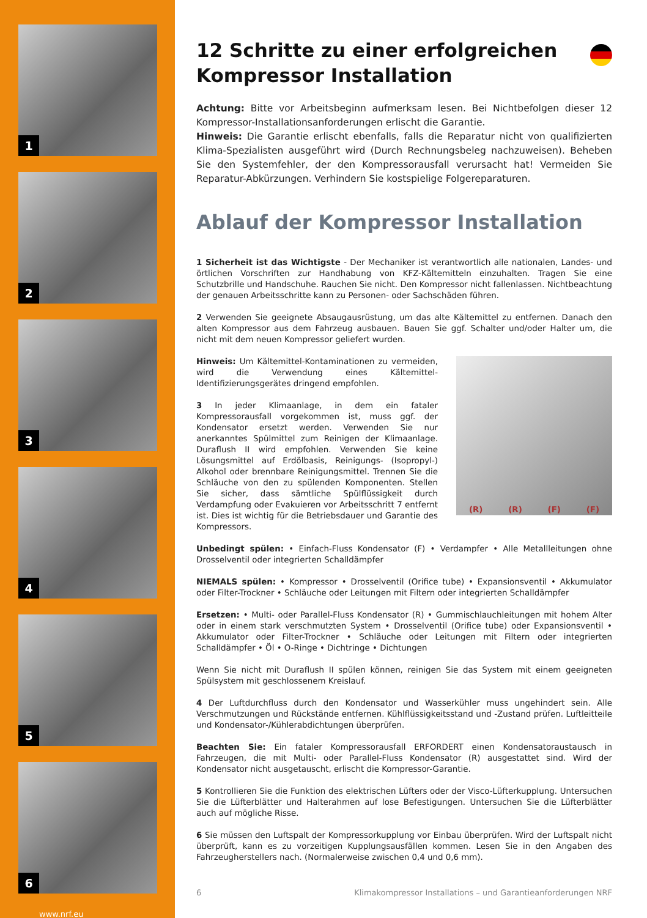1
2
3
4
5
6
www.nrf.eu
12 Schritte zu einer erfolgreichen
Kompressor Installation
Achtung: Bitte vor Arbeitsbeginn aufmerksam lesen. Bei Nichtbefolgen dieser 12 Kompressor-Installationsanforderungen erlischt die Garantie.
Hinweis: Die Garantie erlischt ebenfalls, falls die Reparatur nicht von qualifizierten Klima-Spezialisten ausgeführt wird (Durch Rechnungsbeleg nachzuweisen). Beheben Sie den Systemfehler, der den Kompressorausfall verursacht hat! Vermeiden Sie Reparatur-Abkürzungen. Verhindern Sie kostspielige Folgereparaturen.
Ablauf der Kompressor Installation
1 Sicherheit ist das Wichtigste - Der Mechaniker ist verantwortlich alle nationalen, Landes- und örtlichen Vorschriften zur Handhabung von KFZ-Kältemitteln einzuhalten. Tragen Sie eine Schutzbrille und Handschuhe. Rauchen Sie nicht. Den Kompressor nicht fallenlassen. Nichtbeachtung der genauen Arbeitsschritte kann zu Personen- oder Sachschäden führen.
2 Verwenden Sie geeignete Absaugausrüstung, um das alte Kältemittel zu entfernen. Danach den alten Kompressor aus dem Fahrzeug ausbauen. Bauen Sie ggf. Schalter und/oder Halter um, die nicht mit dem neuen Kompressor geliefert wurden.
(R) (R) (F) (F)
Hinweis: Um Kältemittel-Kontaminationen zu vermeiden, wird die Verwendung eines Kältemittel-Identifizierungsgerätes dringend empfohlen.
3 In jeder Klimaanlage, in dem ein fataler Kompressorausfall vorgekommen ist, muss ggf. der Kondensator ersetzt werden. Verwenden Sie nur anerkanntes Spülmittel zum Reinigen der Klimaanlage. Duraflush II wird empfohlen. Verwenden Sie keine Lösungsmittel auf Erdölbasis, Reinigungs- (Isopropyl-) Alkohol oder brennbare Reinigungsmittel. Trennen Sie die Schläuche von den zu spülenden Komponenten. Stellen Sie sicher, dass sämtliche Spülflüssigkeit durch Verdampfung oder Evakuieren vor Arbeitsschritt 7 entfernt ist. Dies ist wichtig für die Betriebsdauer und Garantie des Kompressors.
Unbedingt spülen: • Einfach-Fluss Kondensator (F) • Verdampfer • Alle Metallleitungen ohne Drosselventil oder integrierten Schalldämpfer
NIEMALS spülen: • Kompressor • Drosselventil (Orifice tube) • Expansionsventil • Akkumulator oder Filter-Trockner • Schläuche oder Leitungen mit Filtern oder integrierten Schalldämpfer
Ersetzen: • Multi- oder Parallel-Fluss Kondensator (R) • Gummischlauchleitungen mit hohem Alter oder in einem stark verschmutzten System • Drosselventil (Orifice tube) oder Expansionsventil • Akkumulator oder Filter-Trockner • Schläuche oder Leitungen mit Filtern oder integrierten Schalldämpfer • Öl • O-Ringe • Dichtringe • Dichtungen
Wenn Sie nicht mit Duraflush II spülen können, reinigen Sie das System mit einem geeigneten Spülsystem mit geschlossenem Kreislauf.
4 Der Luftdurchfluss durch den Kondensator und Wasserkühler muss ungehindert sein. Alle Verschmutzungen und Rückstände entfernen. Kühlflüssigkeitsstand und -Zustand prüfen. Luftleitteile und Kondensator-/Kühlerabdichtungen überprüfen.
Beachten Sie: Ein fataler Kompressorausfall ERFORDERT einen Kondensatoraustausch in Fahrzeugen, die mit Multi- oder Parallel-Fluss Kondensator (R) ausgestattet sind. Wird der Kondensator nicht ausgetauscht, erlischt die Kompressor-Garantie.
5 Kontrollieren Sie die Funktion des elektrischen Lüfters oder der Visco-Lüfterkupplung. Untersuchen Sie die Lüfterblätter und Halterahmen auf lose Befestigungen. Untersuchen Sie die Lüfterblätter auch auf mögliche Risse.
6 Sie müssen den Luftspalt der Kompressorkupplung vor Einbau überprüfen. Wird der Luftspalt nicht überprüft, kann es zu vorzeitigen Kupplungsausfällen kommen. Lesen Sie in den Angaben des Fahrzeugherstellers nach. (Normalerweise zwischen 0,4 und 0,6 mm).
6 Klimakompressor Installations – und Garantieanforderungen NRF